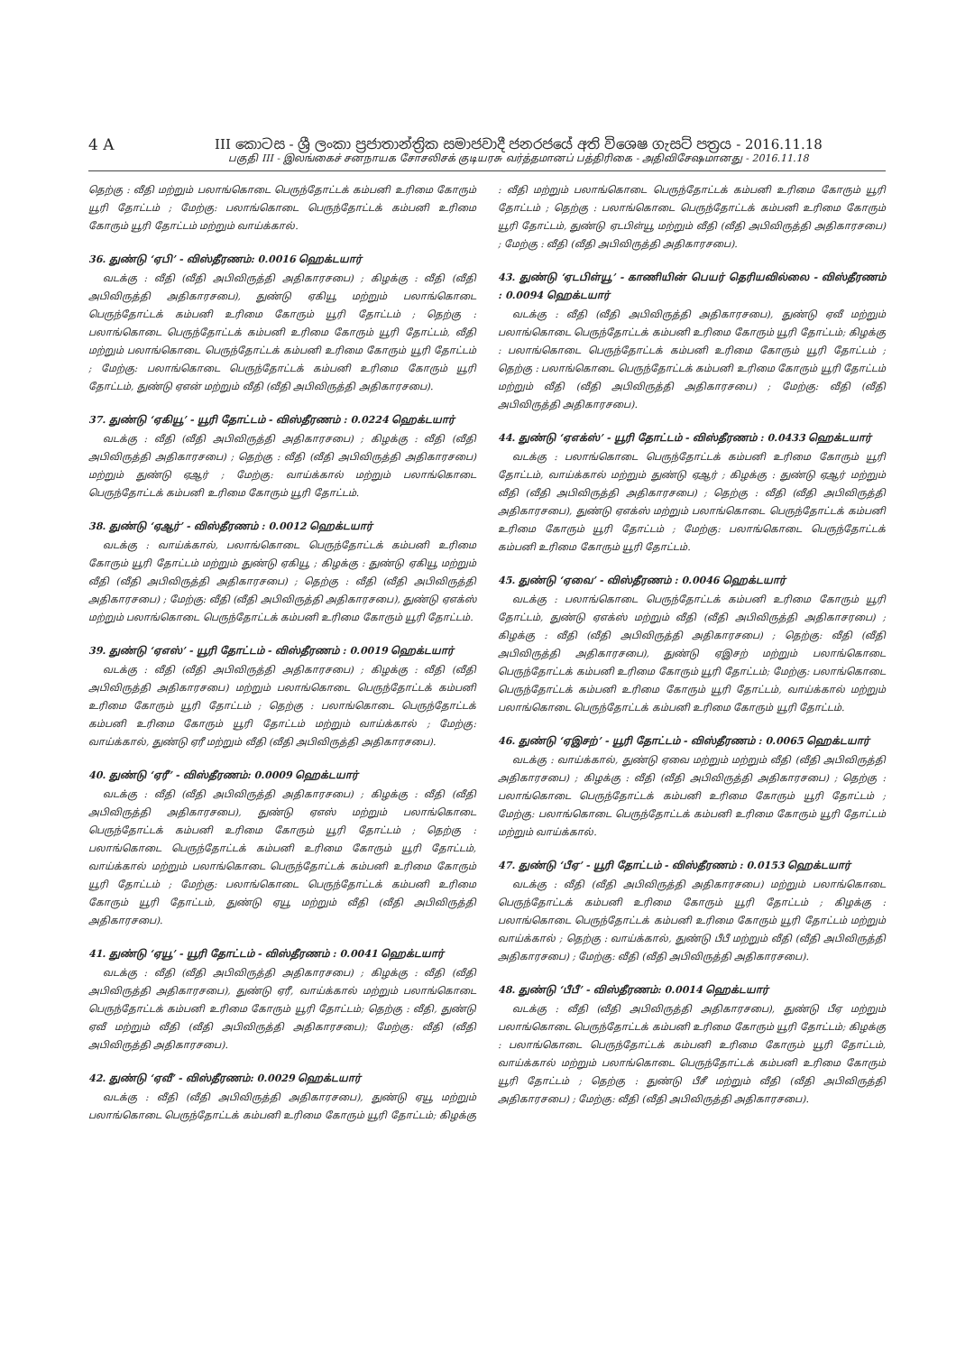4 A III කොටස - ශ්‍රී ලංකා ප්‍රජාතාන්ත්‍රික සමාජවාදී ජනරජයේ අති විශෙෂ ගැසට් පත්‍රය - 2016.11.18
பகுதி III - இலங்கைச் சனநாயக சோசலிசக் குடியரசு வர்த்தமானப் பத்திரிகை - அதிவிசேஷமானது - 2016.11.18
தெற்கு : வீதி மற்றும் பலாங்கொடை பெருந்தோட்டக் கம்பனி உரிமை கோரும் யூரி தோட்டம் ; மேற்கு: பலாங்கொடை பெருந்தோட்டக் கம்பனி உரிமை கோரும் யூரி தோட்டம் மற்றும் வாய்க்கால்.
36. துண்டு ‘ஏபி’ - விஸ்தீரணம்: 0.0016 ஹெக்டயார்
வடக்கு : வீதி (வீதி அபிவிருத்தி அதிகாரசபை) ; கிழக்கு : வீதி (வீதி அபிவிருத்தி அதிகாரசபை), துண்டு ஏகியூ மற்றும் பலாங்கொடை பெருந்தோட்டக் கம்பனி உரிமை கோரும் யூரி தோட்டம் ; தெற்கு : பலாங்கொடை பெருந்தோட்டக் கம்பனி உரிமை கோரும் யூரி தோட்டம், வீதி மற்றும் பலாங்கொடை பெருந்தோட்டக் கம்பனி உரிமை கோரும் யூரி தோட்டம் ; மேற்கு: பலாங்கொடை பெருந்தோட்டக் கம்பனி உரிமை கோரும் யூரி தோட்டம், துண்டு ஏஎன் மற்றும் வீதி (வீதி அபிவிருத்தி அதிகாரசபை).
37. துண்டு ‘ஏகியூ’ - யூரி தோட்டம் - விஸ்தீரணம் : 0.0224 ஹெக்டயார்
வடக்கு : வீதி (வீதி அபிவிருத்தி அதிகாரசபை) ; கிழக்கு : வீதி (வீதி அபிவிருத்தி அதிகாரசபை) ; தெற்கு : வீதி (வீதி அபிவிருத்தி அதிகாரசபை) மற்றும் துண்டு ஏஆர் ; மேற்கு: வாய்க்கால் மற்றும் பலாங்கொடை பெருந்தோட்டக் கம்பனி உரிமை கோரும் யூரி தோட்டம்.
38. துண்டு ‘ஏஆர்’ - விஸ்தீரணம் : 0.0012 ஹெக்டயார்
வடக்கு : வாய்க்கால், பலாங்கொடை பெருந்தோட்டக் கம்பனி உரிமை கோரும் யூரி தோட்டம் மற்றும் துண்டு ஏகியூ ; கிழக்கு : துண்டு ஏகியூ மற்றும் வீதி (வீதி அபிவிருத்தி அதிகாரசபை) ; தெற்கு : வீதி (வீதி அபிவிருத்தி அதிகாரசபை) ; மேற்கு: வீதி (வீதி அபிவிருத்தி அதிகாரசபை), துண்டு ஏஎக்ஸ் மற்றும் பலாங்கொடை பெருந்தோட்டக் கம்பனி உரிமை கோரும் யூரி தோட்டம்.
39. துண்டு ‘ஏஎஸ்’ - யூரி தோட்டம் - விஸ்தீரணம் : 0.0019 ஹெக்டயார்
வடக்கு : வீதி (வீதி அபிவிருத்தி அதிகாரசபை) ; கிழக்கு : வீதி (வீதி அபிவிருத்தி அதிகாரசபை) மற்றும் பலாங்கொடை பெருந்தோட்டக் கம்பனி உரிமை கோரும் யூரி தோட்டம் ; தெற்கு : பலாங்கொடை பெருந்தோட்டக் கம்பனி உரிமை கோரும் யூரி தோட்டம் மற்றும் வாய்க்கால் ; மேற்கு: வாய்க்கால், துண்டு ஏரீ மற்றும் வீதி (வீதி அபிவிருத்தி அதிகாரசபை).
40. துண்டு ‘ஏரீ’ - விஸ்தீரணம்: 0.0009 ஹெக்டயார்
வடக்கு : வீதி (வீதி அபிவிருத்தி அதிகாரசபை) ; கிழக்கு : வீதி (வீதி அபிவிருத்தி அதிகாரசபை), துண்டு ஏஎஸ் மற்றும் பலாங்கொடை பெருந்தோட்டக் கம்பனி உரிமை கோரும் யூரி தோட்டம் ; தெற்கு : பலாங்கொடை பெருந்தோட்டக் கம்பனி உரிமை கோரும் யூரி தோட்டம், வாய்க்கால் மற்றும் பலாங்கொடை பெருந்தோட்டக் கம்பனி உரிமை கோரும் யூரி தோட்டம் ; மேற்கு: பலாங்கொடை பெருந்தோட்டக் கம்பனி உரிமை கோரும் யூரி தோட்டம், துண்டு ஏயூ மற்றும் வீதி (வீதி அபிவிருத்தி அதிகாரசபை).
41. துண்டு ‘ஏயூ’ - யூரி தோட்டம் - விஸ்தீரணம் : 0.0041 ஹெக்டயார்
வடக்கு : வீதி (வீதி அபிவிருத்தி அதிகாரசபை) ; கிழக்கு : வீதி (வீதி அபிவிருத்தி அதிகாரசபை), துண்டு ஏரீ, வாய்க்கால் மற்றும் பலாங்கொடை பெருந்தோட்டக் கம்பனி உரிமை கோரும் யூரி தோட்டம்; தெற்கு : வீதி, துண்டு ஏவீ மற்றும் வீதி (வீதி அபிவிருத்தி அதிகாரசபை); மேற்கு: வீதி (வீதி அபிவிருத்தி அதிகாரசபை).
42. துண்டு ‘ஏவீ’ - விஸ்தீரணம்: 0.0029 ஹெக்டயார்
வடக்கு : வீதி (வீதி அபிவிருத்தி அதிகாரசபை), துண்டு ஏயூ மற்றும் பலாங்கொடை பெருந்தோட்டக் கம்பனி உரிமை கோரும் யூரி தோட்டம்; கிழக்கு : வீதி மற்றும் பலாங்கொடை பெருந்தோட்டக் கம்பனி உரிமை கோரும் யூரி தோட்டம் ; தெற்கு : பலாங்கொடை பெருந்தோட்டக் கம்பனி உரிமை கோரும் யூரி தோட்டம், துண்டு ஏடபிள்யூ மற்றும் வீதி (வீதி அபிவிருத்தி அதிகாரசபை) ; மேற்கு : வீதி (வீதி அபிவிருத்தி அதிகாரசபை).
43. துண்டு ‘ஏடபிள்யூ’ - காணியின் பெயர் தெரியவில்லை - விஸ்தீரணம் : 0.0094 ஹெக்டயார்
வடக்கு : வீதி (வீதி அபிவிருத்தி அதிகாரசபை), துண்டு ஏவீ மற்றும் பலாங்கொடை பெருந்தோட்டக் கம்பனி உரிமை கோரும் யூரி தோட்டம்; கிழக்கு : பலாங்கொடை பெருந்தோட்டக் கம்பனி உரிமை கோரும் யூரி தோட்டம் ; தெற்கு : பலாங்கொடை பெருந்தோட்டக் கம்பனி உரிமை கோரும் யூரி தோட்டம் மற்றும் வீதி (வீதி அபிவிருத்தி அதிகாரசபை) ; மேற்கு: வீதி (வீதி அபிவிருத்தி அதிகாரசபை).
44. துண்டு ‘ஏஎக்ஸ்’ - யூரி தோட்டம் - விஸ்தீரணம் : 0.0433 ஹெக்டயார்
வடக்கு : பலாங்கொடை பெருந்தோட்டக் கம்பனி உரிமை கோரும் யூரி தோட்டம், வாய்க்கால் மற்றும் துண்டு ஏஆர் ; கிழக்கு : துண்டு ஏஆர் மற்றும் வீதி (வீதி அபிவிருத்தி அதிகாரசபை) ; தெற்கு : வீதி (வீதி அபிவிருத்தி அதிகாரசபை), துண்டு ஏஎக்ஸ் மற்றும் பலாங்கொடை பெருந்தோட்டக் கம்பனி உரிமை கோரும் யூரி தோட்டம் ; மேற்கு: பலாங்கொடை பெருந்தோட்டக் கம்பனி உரிமை கோரும் யூரி தோட்டம்.
45. துண்டு ‘ஏவை’ - விஸ்தீரணம் : 0.0046 ஹெக்டயார்
வடக்கு : பலாங்கொடை பெருந்தோட்டக் கம்பனி உரிமை கோரும் யூரி தோட்டம், துண்டு ஏஎக்ஸ் மற்றும் வீதி (வீதி அபிவிருத்தி அதிகாசரபை) ; கிழக்கு : வீதி (வீதி அபிவிருத்தி அதிகாரசபை) ; தெற்கு: வீதி (வீதி அபிவிருத்தி அதிகாரசபை), துண்டு ஏஇசற் மற்றும் பலாங்கொடை பெருந்தோட்டக் கம்பனி உரிமை கோரும் யூரி தோட்டம்; மேற்கு: பலாங்கொடை பெருந்தோட்டக் கம்பனி உரிமை கோரும் யூரி தோட்டம், வாய்க்கால் மற்றும் பலாங்கொடை பெருந்தோட்டக் கம்பனி உரிமை கோரும் யூரி தோட்டம்.
46. துண்டு ‘ஏஇசற்’ - யூரி தோட்டம் - விஸ்தீரணம் : 0.0065 ஹெக்டயார்
வடக்கு : வாய்க்கால், துண்டு ஏவை மற்றும் மற்றும் வீதி (வீதி அபிவிருத்தி அதிகாரசபை) ; கிழக்கு : வீதி (வீதி அபிவிருத்தி அதிகாரசபை) ; தெற்கு : பலாங்கொடை பெருந்தோட்டக் கம்பனி உரிமை கோரும் யூரி தோட்டம் ; மேற்கு: பலாங்கொடை பெருந்தோட்டக் கம்பனி உரிமை கோரும் யூரி தோட்டம் மற்றும் வாய்க்கால்.
47. துண்டு ‘பீஏ’ - யூரி தோட்டம் - விஸ்தீரணம் : 0.0153 ஹெக்டயார்
வடக்கு : வீதி (வீதி அபிவிருத்தி அதிகாரசபை) மற்றும் பலாங்கொடை பெருந்தோட்டக் கம்பனி உரிமை கோரும் யூரி தோட்டம் ; கிழக்கு : பலாங்கொடை பெருந்தோட்டக் கம்பனி உரிமை கோரும் யூரி தோட்டம் மற்றும் வாய்க்கால் ; தெற்கு : வாய்க்கால், துண்டு பீபீ மற்றும் வீதி (வீதி அபிவிருத்தி அதிகாரசபை) ; மேற்கு: வீதி (வீதி அபிவிருத்தி அதிகாரசபை).
48. துண்டு ‘பீபீ’ - விஸ்தீரணம்: 0.0014 ஹெக்டயார்
வடக்கு : வீதி (வீதி அபிவிருத்தி அதிகாரசபை), துண்டு பீஏ மற்றும் பலாங்கொடை பெருந்தோட்டக் கம்பனி உரிமை கோரும் யூரி தோட்டம்; கிழக்கு : பலாங்கொடை பெருந்தோட்டக் கம்பனி உரிமை கோரும் யூரி தோட்டம், வாய்க்கால் மற்றும் பலாங்கொடை பெருந்தோட்டக் கம்பனி உரிமை கோரும் யூரி தோட்டம் ; தெற்கு : துண்டு பீசீ மற்றும் வீதி (வீதி அபிவிருத்தி அதிகாரசபை) ; மேற்கு: வீதி (வீதி அபிவிருத்தி அதிகாரசபை).